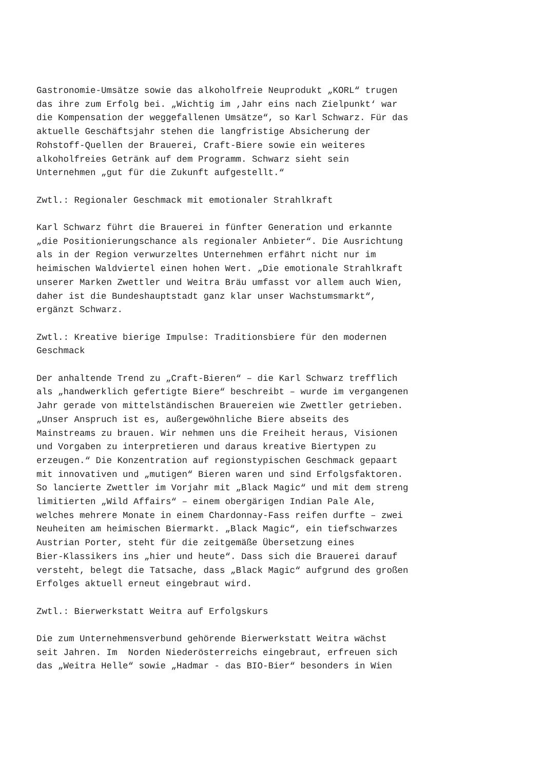Gastronomie-Umsätze sowie das alkoholfreie Neuprodukt „KORL“ trugen
das ihre zum Erfolg bei. „Wichtig im ‚Jahr eins nach Zielpunkt‘ war
die Kompensation der weggefallenen Umsätze“, so Karl Schwarz. Für das
aktuelle Geschäftsjahr stehen die langfristige Absicherung der
Rohstoff-Quellen der Brauerei, Craft-Biere sowie ein weiteres
alkoholfreies Getränk auf dem Programm. Schwarz sieht sein
Unternehmen „gut für die Zukunft aufgestellt.“
Zwtl.: Regionaler Geschmack mit emotionaler Strahlkraft
Karl Schwarz führt die Brauerei in fünfter Generation und erkannte
„die Positionierungschance als regionaler Anbieter“. Die Ausrichtung
als in der Region verwurzeltes Unternehmen erfährt nicht nur im
heimischen Waldviertel einen hohen Wert. „Die emotionale Strahlkraft
unserer Marken Zwettler und Weitra Bräu umfasst vor allem auch Wien,
daher ist die Bundeshauptstadt ganz klar unser Wachstumsmarkt“,
ergänzt Schwarz.
Zwtl.: Kreative bierige Impulse: Traditionsbiere für den modernen
Geschmack
Der anhaltende Trend zu „Craft-Bieren“ – die Karl Schwarz trefflich
als „handwerklich gefertigte Biere“ beschreibt – wurde im vergangenen
Jahr gerade von mittelständischen Brauereien wie Zwettler getrieben.
„Unser Anspruch ist es, außergewöhnliche Biere abseits des
Mainstreams zu brauen. Wir nehmen uns die Freiheit heraus, Visionen
und Vorgaben zu interpretieren und daraus kreative Biertypen zu
erzeugen.“ Die Konzentration auf regionstypischen Geschmack gepaart
mit innovativen und „mutigen“ Bieren waren und sind Erfolgsfaktoren.
So lancierte Zwettler im Vorjahr mit „Black Magic“ und mit dem streng
limitierten „Wild Affairs“ – einem obergärigen Indian Pale Ale,
welches mehrere Monate in einem Chardonnay-Fass reifen durfte – zwei
Neuheiten am heimischen Biermarkt. „Black Magic“, ein tiefschwarzes
Austrian Porter, steht für die zeitgemäße Übersetzung eines
Bier-Klassikers ins „hier und heute“. Dass sich die Brauerei darauf
versteht, belegt die Tatsache, dass „Black Magic“ aufgrund des großen
Erfolges aktuell erneut eingebraut wird.
Zwtl.: Bierwerkstatt Weitra auf Erfolgskurs
Die zum Unternehmensverbund gehörende Bierwerkstatt Weitra wächst
seit Jahren. Im Norden Niederösterreichs eingebraut, erfreuen sich
das „Weitra Helle“ sowie „Hadmar - das BIO-Bier“ besonders in Wien